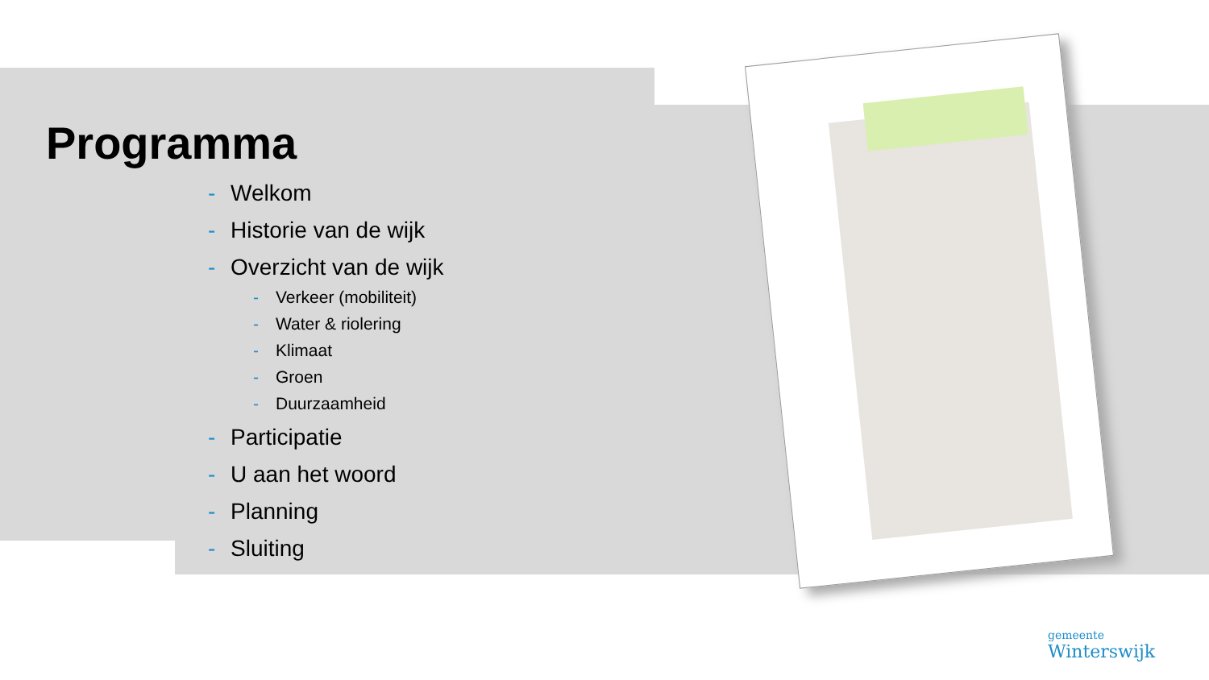Programma
- Welkom
- Historie van de wijk
- Overzicht van de wijk
- Verkeer (mobiliteit)
- Water & riolering
- Klimaat
- Groen
- Duurzaamheid
- Participatie
- U aan het woord
- Planning
- Sluiting
gemeente
Winterswijk